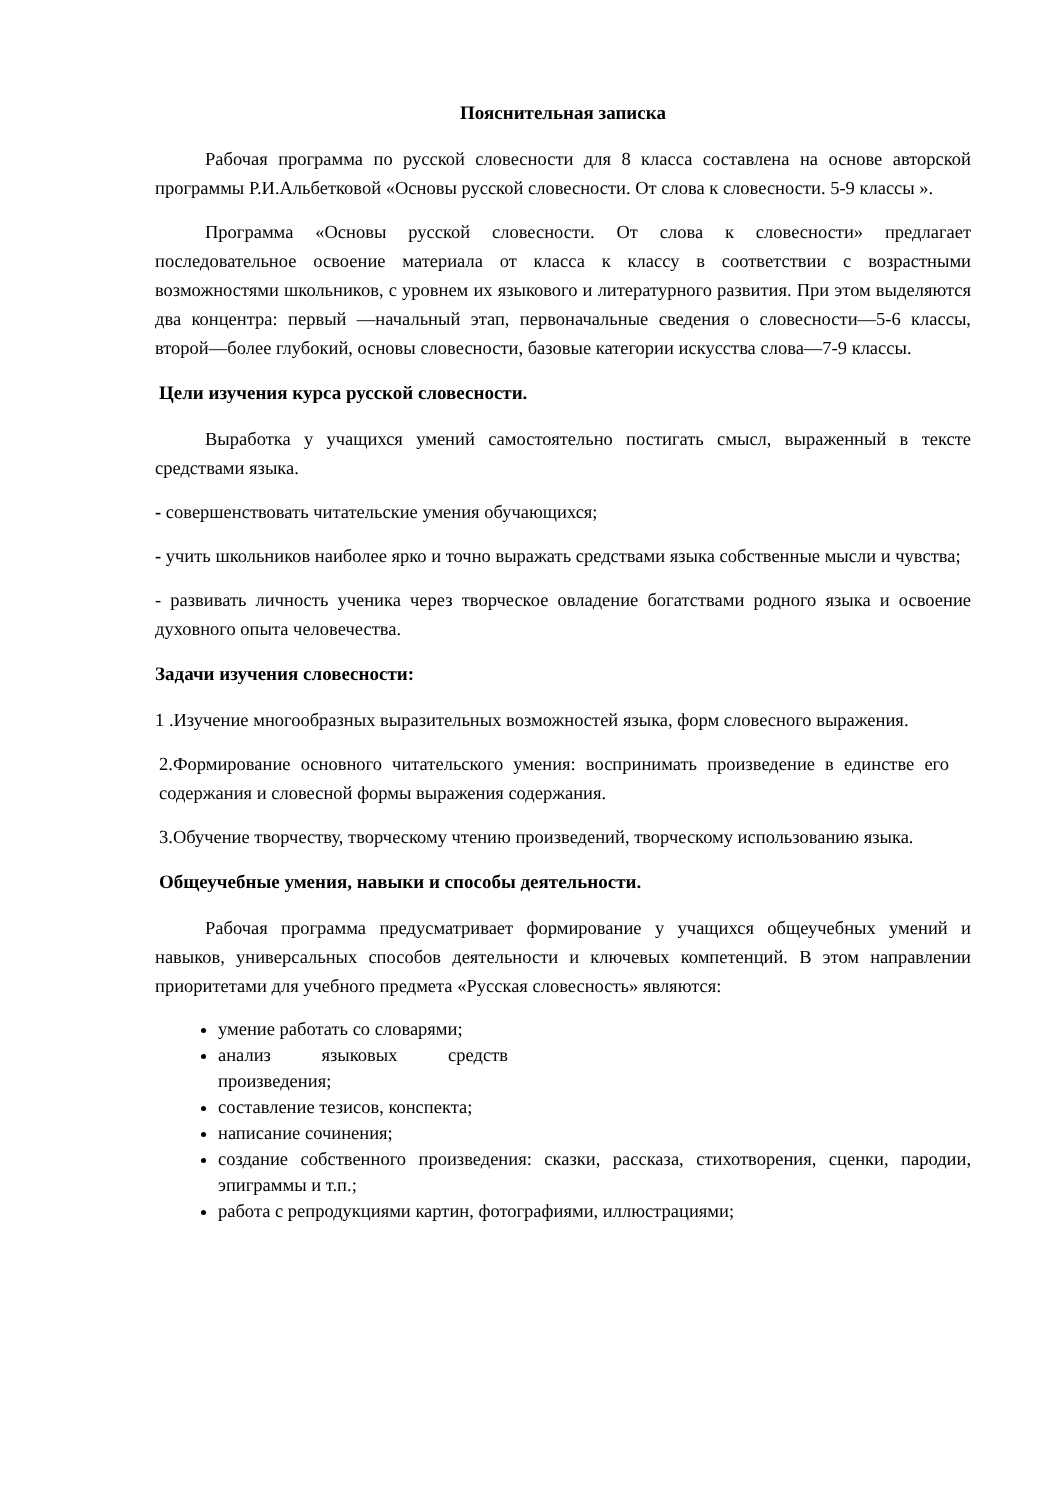Пояснительная записка
Рабочая программа по русской словесности для 8 класса составлена на основе авторской программы Р.И.Альбетковой «Основы русской словесности. От слова к словесности. 5-9 классы ».
Программа «Основы русской словесности. От слова к словесности» предлагает последовательное освоение материала от класса к классу в соответствии с возрастными возможностями школьников, с уровнем их языкового и литературного развития. При этом выделяются два концентра: первый —начальный этап, первоначальные сведения о словесности—5-6 классы, второй—более глубокий, основы словесности, базовые категории искусства слова—7-9 классы.
Цели изучения курса русской словесности.
Выработка у учащихся умений самостоятельно постигать смысл, выраженный в тексте средствами языка.
- совершенствовать читательские умения обучающихся;
- учить школьников наиболее ярко и точно выражать средствами языка собственные мысли и чувства;
- развивать личность ученика через творческое овладение богатствами родного языка и освоение духовного опыта человечества.
Задачи изучения словесности:
1 .Изучение многообразных выразительных возможностей языка, форм словесного выражения.
2.Формирование основного читательского умения: воспринимать произведение в единстве его содержания и словесной формы выражения содержания.
3.Обучение творчеству, творческому чтению произведений, творческому использованию языка.
Общеучебные умения, навыки и способы деятельности.
Рабочая программа предусматривает формирование у учащихся общеучебных умений и навыков, универсальных способов деятельности и ключевых компетенций. В этом направлении приоритетами для учебного предмета «Русская словесность» являются:
умение работать со словарями;
анализ языковых средств произведения;
составление тезисов, конспекта;
написание сочинения;
создание собственного произведения: сказки, рассказа, стихотворения, сценки, пародии, эпиграммы и т.п.;
работа с репродукциями картин, фотографиями, иллюстрациями;